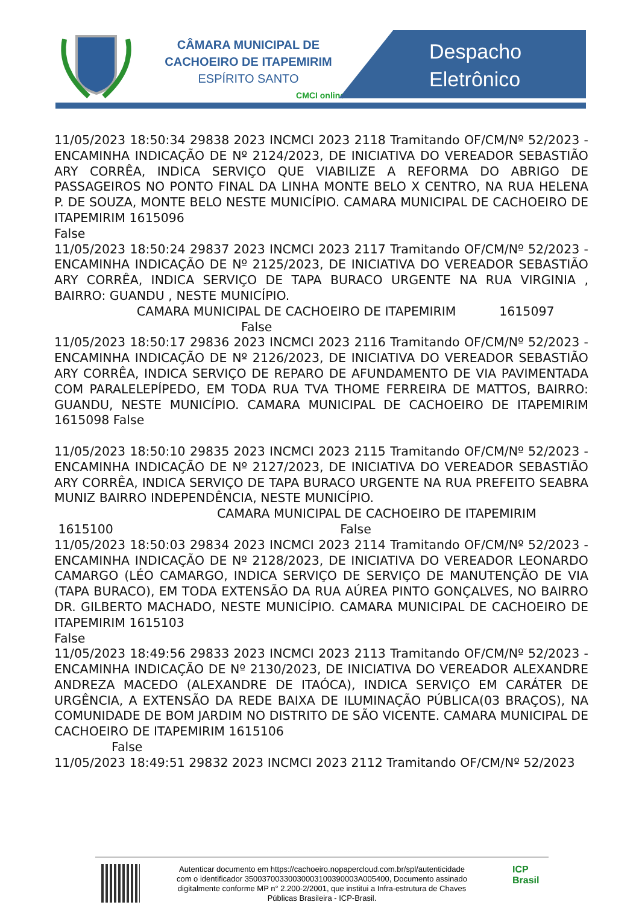CÂMARA MUNICIPAL DE
CACHOEIRO DE ITAPEMIRIM
ESPÍRITO SANTO
CMCI online
Despacho
Eletrônico
11/05/2023 18:50:34 29838 2023 INCMCI 2023 2118 Tramitando OF/CM/Nº 52/2023 - ENCAMINHA INDICAÇÃO DE Nº 2124/2023, DE INICIATIVA DO VEREADOR SEBASTIÃO ARY CORRÊA, INDICA SERVIÇO QUE VIABILIZE A REFORMA DO ABRIGO DE PASSAGEIROS NO PONTO FINAL DA LINHA MONTE BELO X CENTRO, NA RUA HELENA P. DE SOUZA, MONTE BELO NESTE MUNICÍPIO. CAMARA MUNICIPAL DE CACHOEIRO DE ITAPEMIRIM 1615096
False
11/05/2023 18:50:24 29837 2023 INCMCI 2023 2117 Tramitando OF/CM/Nº 52/2023 - ENCAMINHA INDICAÇÃO DE Nº 2125/2023, DE INICIATIVA DO VEREADOR SEBASTIÃO ARY CORRÊA, INDICA SERVIÇO DE TAPA BURACO URGENTE NA RUA VIRGINIA , BAIRRO: GUANDU , NESTE MUNICÍPIO.
CAMARA MUNICIPAL DE CACHOEIRO DE ITAPEMIRIM 1615097
False
11/05/2023 18:50:17 29836 2023 INCMCI 2023 2116 Tramitando OF/CM/Nº 52/2023 - ENCAMINHA INDICAÇÃO DE Nº 2126/2023, DE INICIATIVA DO VEREADOR SEBASTIÃO ARY CORRÊA, INDICA SERVIÇO DE REPARO DE AFUNDAMENTO DE VIA PAVIMENTADA COM PARALELEPÍPEDO, EM TODA RUA TVA THOME FERREIRA DE MATTOS, BAIRRO: GUANDU, NESTE MUNICÍPIO. CAMARA MUNICIPAL DE CACHOEIRO DE ITAPEMIRIM 1615098 False
11/05/2023 18:50:10 29835 2023 INCMCI 2023 2115 Tramitando OF/CM/Nº 52/2023 - ENCAMINHA INDICAÇÃO DE Nº 2127/2023, DE INICIATIVA DO VEREADOR SEBASTIÃO ARY CORRÊA, INDICA SERVIÇO DE TAPA BURACO URGENTE NA RUA PREFEITO SEABRA MUNIZ BAIRRO INDEPENDÊNCIA, NESTE MUNICÍPIO.
CAMARA MUNICIPAL DE CACHOEIRO DE ITAPEMIRIM
1615100 False
11/05/2023 18:50:03 29834 2023 INCMCI 2023 2114 Tramitando OF/CM/Nº 52/2023 - ENCAMINHA INDICAÇÃO DE Nº 2128/2023, DE INICIATIVA DO VEREADOR LEONARDO CAMARGO (LÉO CAMARGO, INDICA SERVIÇO DE SERVIÇO DE MANUTENÇÃO DE VIA (TAPA BURACO), EM TODA EXTENSÃO DA RUA AÚREA PINTO GONÇALVES, NO BAIRRO DR. GILBERTO MACHADO, NESTE MUNICÍPIO. CAMARA MUNICIPAL DE CACHOEIRO DE ITAPEMIRIM 1615103
False
11/05/2023 18:49:56 29833 2023 INCMCI 2023 2113 Tramitando OF/CM/Nº 52/2023 - ENCAMINHA INDICAÇÃO DE Nº 2130/2023, DE INICIATIVA DO VEREADOR ALEXANDRE ANDREZA MACEDO (ALEXANDRE DE ITAÓCA), INDICA SERVIÇO EM CARÁTER DE URGÊNCIA, A EXTENSÃO DA REDE BAIXA DE ILUMINAÇÃO PÚBLICA(03 BRAÇOS), NA COMUNIDADE DE BOM JARDIM NO DISTRITO DE SÃO VICENTE. CAMARA MUNICIPAL DE CACHOEIRO DE ITAPEMIRIM 1615106
False
11/05/2023 18:49:51 29832 2023 INCMCI 2023 2112 Tramitando OF/CM/Nº 52/2023
Autenticar documento em https://cachoeiro.nopapercloud.com.br/spl/autenticidade
com o identificador 35003700330030003100390003A005400, Documento assinado
digitalmente conforme MP n° 2.200-2/2001, que institui a Infra-estrutura de Chaves
Públicas Brasileira - ICP-Brasil.
ICP
Brasil